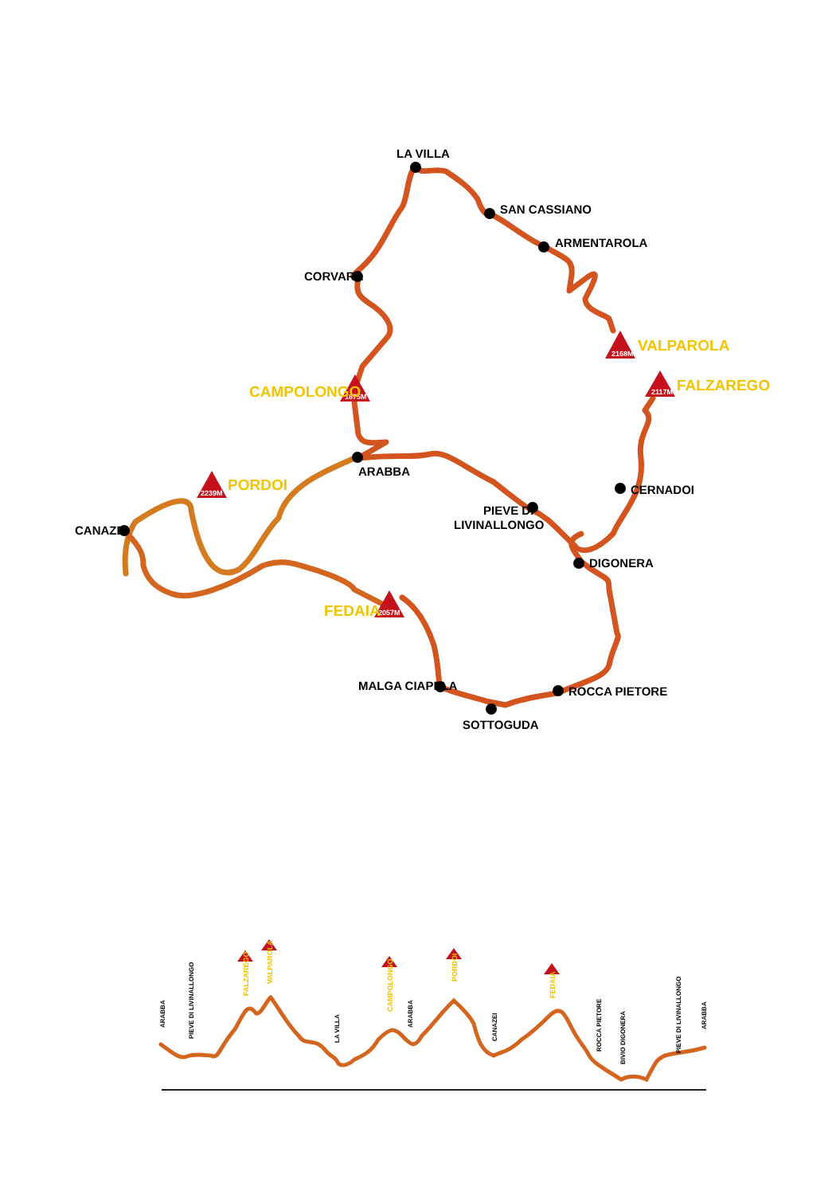2168M
2117M
1875M
2239M
2057M
LA VILLA
SAN CASSIANO
ARMENTAROLA
CORVARA
ARABBA
CERNADOI
PIEVE DI
LIVINALLONGO
DIGONERA
CANAZEI
MALGA CIAPELA
ROCCA PIETORE
SOTTOGUDA
VALPAROLA
FALZAREGO
CAMPOLONGO
PORDOI
FEDAIA
ARABBA
PIEVE DI LIVINALLONGO
LA VILLA
ARABBA
CANAZEI
ROCCA PIETORE
BIVIO DIGONERA
PIEVE DI LIVINALLONGO
ARABBA
FALZAREGO
VALPAROLA
CAMPOLONGO
PORDOI
FEDAIA